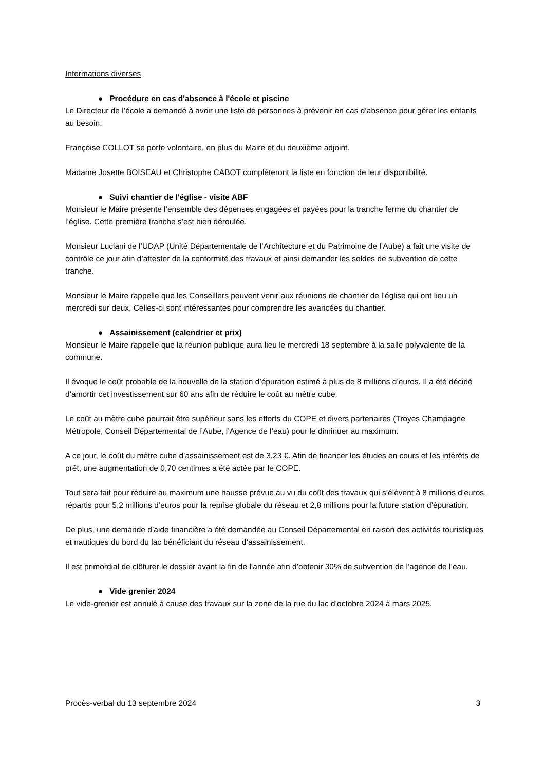Informations diverses
● Procédure en cas d'absence à l'école et piscine
Le Directeur de l’école a demandé à avoir une liste de personnes à prévenir en cas d’absence pour gérer les enfants au besoin.
Françoise COLLOT se porte volontaire, en plus du Maire et du deuxième adjoint.
Madame Josette BOISEAU et Christophe CABOT compléteront la liste en fonction de leur disponibilité.
● Suivi chantier de l'église - visite ABF
Monsieur le Maire présente l’ensemble des dépenses engagées et payées pour la tranche ferme du chantier de l’église. Cette première tranche s’est bien déroulée.
Monsieur Luciani de l’UDAP (Unité Départementale de l’Architecture et du Patrimoine de l’Aube) a fait une visite de contrôle ce jour afin d’attester de la conformité des travaux et ainsi demander les soldes de subvention de cette tranche.
Monsieur le Maire rappelle que les Conseillers peuvent venir aux réunions de chantier de l’église qui ont lieu un mercredi sur deux. Celles-ci sont intéressantes pour comprendre les avancées du chantier.
● Assainissement (calendrier et prix)
Monsieur le Maire rappelle que la réunion publique aura lieu le mercredi 18 septembre à la salle polyvalente de la commune.
Il évoque le coût probable de la nouvelle de la station d’épuration estimé à plus de 8 millions d’euros. Il a été décidé d’amortir cet investissement sur 60 ans afin de réduire le coût au mètre cube.
Le coût au mètre cube pourrait être supérieur sans les efforts du COPE et divers partenaires (Troyes Champagne Métropole, Conseil Départemental de l’Aube, l’Agence de l’eau) pour le diminuer au maximum.
A ce jour, le coût du mètre cube d’assainissement est de 3,23 €. Afin de financer les études en cours et les intérêts de prêt, une augmentation de 0,70 centimes a été actée par le COPE.
Tout sera fait pour réduire au maximum une hausse prévue au vu du coût des travaux qui s’élèvent à 8 millions d’euros, répartis pour 5,2 millions d’euros pour la reprise globale du réseau et 2,8 millions pour la future station d’épuration.
De plus, une demande d’aide financière a été demandée au Conseil Départemental en raison des activités touristiques et nautiques du bord du lac bénéficiant du réseau d’assainissement.
Il est primordial de clôturer le dossier avant la fin de l’année afin d’obtenir 30% de subvention de l’agence de l’eau.
● Vide grenier 2024
Le vide-grenier est annulé à cause des travaux sur la zone de la rue du lac d’octobre 2024 à mars 2025.
Procès-verbal du 13 septembre 2024 3